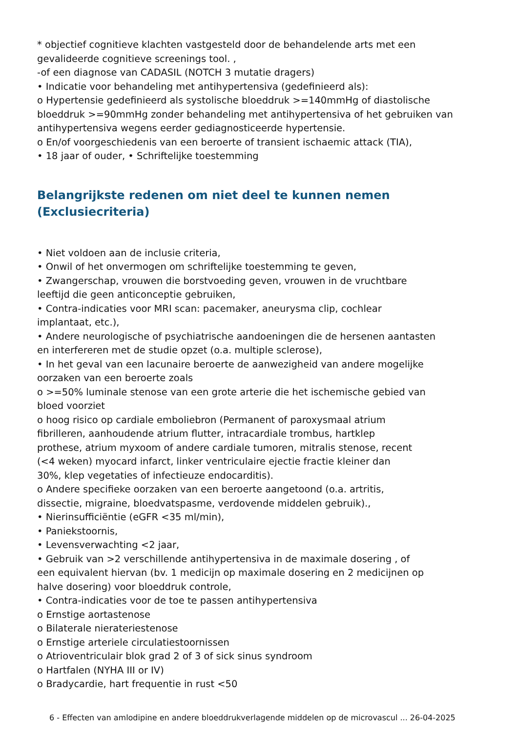* objectief cognitieve klachten vastgesteld door de behandelende arts met een gevalideerde cognitieve screenings tool. ,
-of een diagnose van CADASIL (NOTCH 3 mutatie dragers)
• Indicatie voor behandeling met antihypertensiva (gedefinieerd als):
o Hypertensie gedefinieerd als systolische bloeddruk >=140mmHg of diastolische bloeddruk >=90mmHg zonder behandeling met antihypertensiva of het gebruiken van antihypertensiva wegens eerder gediagnosticeerde hypertensie.
o En/of voorgeschiedenis van een beroerte of transient ischaemic attack (TIA),
• 18 jaar of ouder, • Schriftelijke toestemming
Belangrijkste redenen om niet deel te kunnen nemen (Exclusiecriteria)
• Niet voldoen aan de inclusie criteria,
• Onwil of het onvermogen om schriftelijke toestemming te geven,
• Zwangerschap, vrouwen die borstvoeding geven, vrouwen in de vruchtbare
leeftijd die geen anticonceptie gebruiken,
• Contra-indicaties voor MRI scan: pacemaker, aneurysma clip, cochlear
implantaat, etc.),
• Andere neurologische of psychiatrische aandoeningen die de hersenen aantasten
en interfereren met de studie opzet (o.a. multiple sclerose),
• In het geval van een lacunaire beroerte de aanwezigheid van andere mogelijke
oorzaken van een beroerte zoals
o >=50% luminale stenose van een grote arterie die het ischemische gebied van
bloed voorziet
o hoog risico op cardiale emboliebron (Permanent of paroxysmaal atrium
fibrilleren, aanhoudende atrium flutter, intracardiale trombus, hartklep
prothese, atrium myxoom of andere cardiale tumoren, mitralis stenose, recent
(<4 weken) myocard infarct, linker ventriculaire ejectie fractie kleiner dan
30%, klep vegetaties of infectieuze endocarditis).
o Andere specifieke oorzaken van een beroerte aangetoond (o.a. artritis,
dissectie, migraine, bloedvatspasme, verdovende middelen gebruik).,
• Nierinsufficiëntie (eGFR <35 ml/min),
• Paniekstoornis,
• Levensverwachting <2 jaar,
• Gebruik van >2 verschillende antihypertensiva in de maximale dosering , of
een equivalent hiervan (bv. 1 medicijn op maximale dosering en 2 medicijnen op
halve dosering) voor bloeddruk controle,
• Contra-indicaties voor de toe te passen antihypertensiva
o Ernstige aortastenose
o Bilaterale nierateriestenose
o Ernstige arteriele circulatiestoornissen
o Atrioventriculair blok grad 2 of 3 of sick sinus syndroom
o Hartfalen (NYHA III or IV)
o Bradycardie, hart frequentie in rust <50
6 - Effecten van amlodipine en andere bloeddrukverlagende middelen op de microvascul ... 26-04-2025